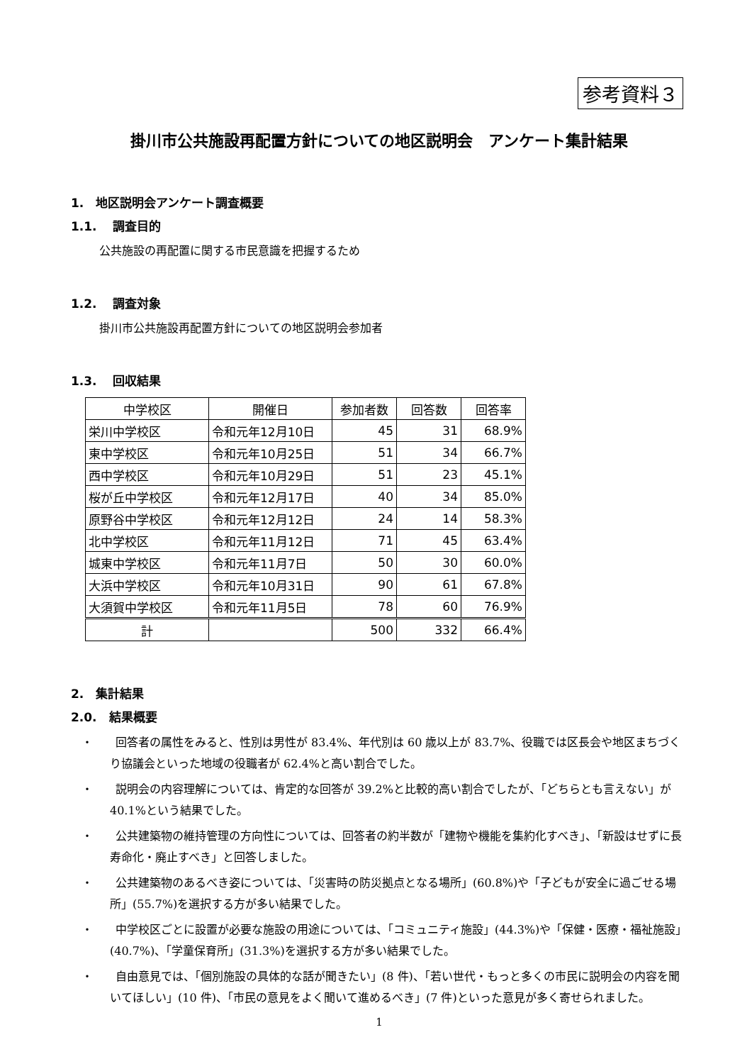参考資料３
掛川市公共施設再配置方針についての地区説明会　アンケート集計結果
1.　地区説明会アンケート調査概要
1.1.　 調査目的
公共施設の再配置に関する市民意識を把握するため
1.2.　 調査対象
掛川市公共施設再配置方針についての地区説明会参加者
1.3.　 回収結果
| 中学校区 | 開催日 | 参加者数 | 回答数 | 回答率 |
| --- | --- | --- | --- | --- |
| 栄川中学校区 | 令和元年12月10日 | 45 | 31 | 68.9% |
| 東中学校区 | 令和元年10月25日 | 51 | 34 | 66.7% |
| 西中学校区 | 令和元年10月29日 | 51 | 23 | 45.1% |
| 桜が丘中学校区 | 令和元年12月17日 | 40 | 34 | 85.0% |
| 原野谷中学校区 | 令和元年12月12日 | 24 | 14 | 58.3% |
| 北中学校区 | 令和元年11月12日 | 71 | 45 | 63.4% |
| 城東中学校区 | 令和元年11月7日 | 50 | 30 | 60.0% |
| 大浜中学校区 | 令和元年10月31日 | 90 | 61 | 67.8% |
| 大須賀中学校区 | 令和元年11月5日 | 78 | 60 | 76.9% |
| 計 | | 500 | 332 | 66.4% |
2.　集計結果
2.0.　結果概要
・　　回答者の属性をみると、性別は男性が 83.4%、年代別は 60 歳以上が 83.7%、役職では区長会や地区まちづくり協議会といった地域の役職者が 62.4%と高い割合でした。
・　　説明会の内容理解については、肯定的な回答が 39.2%と比較的高い割合でしたが、「どちらとも言えない」が 40.1%という結果でした。
・　　公共建築物の維持管理の方向性については、回答者の約半数が「建物や機能を集約化すべき」、「新設はせずに長寿命化・廃止すべき」と回答しました。
・　　公共建築物のあるべき姿については、「災害時の防災拠点となる場所」(60.8%)や「子どもが安全に過ごせる場所」(55.7%)を選択する方が多い結果でした。
・　　中学校区ごとに設置が必要な施設の用途については、「コミュニティ施設」(44.3%)や「保健・医療・福祉施設」(40.7%)、「学童保育所」(31.3%)を選択する方が多い結果でした。
・　　自由意見では、「個別施設の具体的な話が聞きたい」(8 件)、「若い世代・もっと多くの市民に説明会の内容を聞いてほしい」(10 件)、「市民の意見をよく聞いて進めるべき」(7 件)といった意見が多く寄せられました。
1